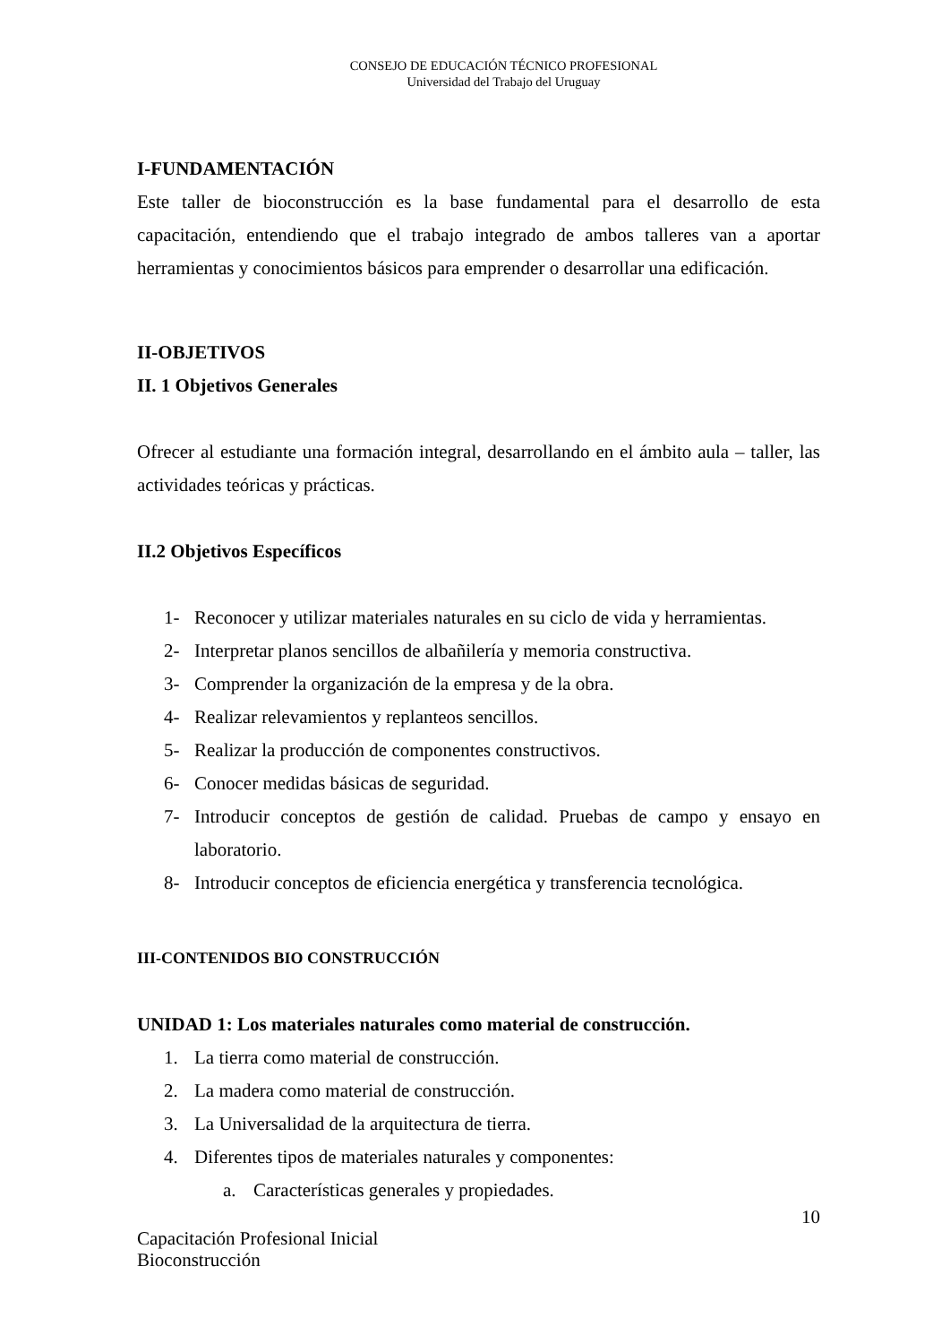CONSEJO DE EDUCACIÓN TÉCNICO PROFESIONAL
Universidad del Trabajo del Uruguay
I-FUNDAMENTACIÓN
Este taller de bioconstrucción es la base fundamental para el desarrollo de esta capacitación, entendiendo que el trabajo integrado de ambos talleres van a aportar herramientas y conocimientos básicos para emprender o desarrollar una edificación.
II-OBJETIVOS
II. 1 Objetivos Generales
Ofrecer al estudiante una formación integral, desarrollando en el ámbito aula – taller, las actividades teóricas y prácticas.
II.2 Objetivos Específicos
1- Reconocer y utilizar materiales naturales en su ciclo de vida y herramientas.
2- Interpretar planos sencillos de albañilería y memoria constructiva.
3- Comprender la organización de la empresa y de la obra.
4- Realizar relevamientos y replanteos sencillos.
5- Realizar la producción de componentes constructivos.
6- Conocer medidas básicas de seguridad.
7- Introducir conceptos de gestión de calidad. Pruebas de campo y ensayo en laboratorio.
8- Introducir conceptos de eficiencia energética y transferencia tecnológica.
III-CONTENIDOS BIO CONSTRUCCIÓN
UNIDAD 1: Los materiales naturales como material de construcción.
1. La tierra como material de construcción.
2. La madera como material de construcción.
3. La Universalidad de la arquitectura de tierra.
4. Diferentes tipos de materiales naturales y componentes:
a. Características generales y propiedades.
10
Capacitación Profesional Inicial
Bioconstrucción